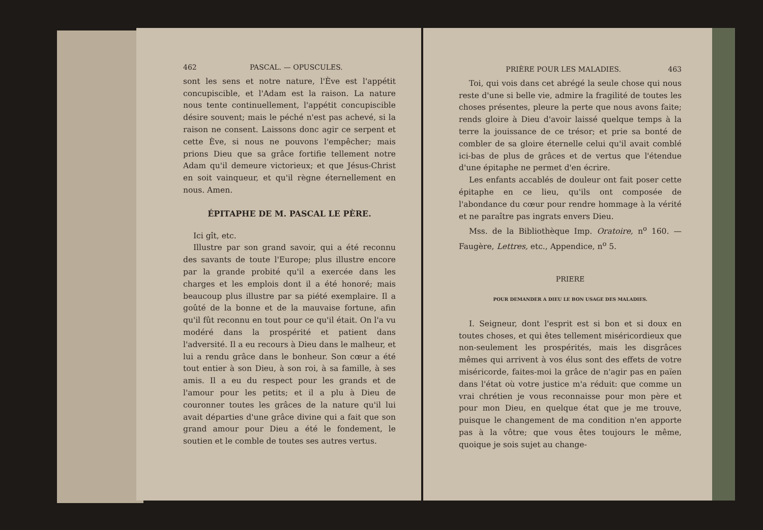462 PASCAL. — OPUSCULES.
sont les sens et notre nature, l'Ève est l'appétit concupiscible, et l'Adam est la raison. La nature nous tente continuellement, l'appétit concupiscible désire souvent; mais le péché n'est pas achevé, si la raison ne consent. Laissons donc agir ce serpent et cette Ève, si nous ne pouvons l'empêcher; mais prions Dieu que sa grâce fortifie tellement notre Adam qu'il demeure victorieux; et que Jésus-Christ en soit vainqueur, et qu'il règne éternellement en nous. Amen.
ÉPITAPHE DE M. PASCAL LE PÈRE.
Ici gît, etc.
Illustre par son grand savoir, qui a été reconnu des savants de toute l'Europe; plus illustre encore par la grande probité qu'il a exercée dans les charges et les emplois dont il a été honoré; mais beaucoup plus illustre par sa piété exemplaire. Il a goûté de la bonne et de la mauvaise fortune, afin qu'il fût reconnu en tout pour ce qu'il était. On l'a vu modéré dans la prospérité et patient dans l'adversité. Il a eu recours à Dieu dans le malheur, et lui a rendu grâce dans le bonheur. Son cœur a été tout entier à son Dieu, à son roi, à sa famille, à ses amis. Il a eu du respect pour les grands et de l'amour pour les petits; et il a plu à Dieu de couronner toutes les grâces de la nature qu'il lui avait départies d'une grâce divine qui a fait que son grand amour pour Dieu a été le fondement, le soutien et le comble de toutes ses autres vertus.
PRIÈRE POUR LES MALADIES. 463
Toi, qui vois dans cet abrégé la seule chose qui nous reste d'une si belle vie, admire la fragilité de toutes les choses présentes, pleure la perte que nous avons faite; rends gloire à Dieu d'avoir laissé quelque temps à la terre la jouissance de ce trésor; et prie sa bonté de combler de sa gloire éternelle celui qu'il avait comblé ici-bas de plus de grâces et de vertus que l'étendue d'une épitaphe ne permet d'en écrire.
Les enfants accablés de douleur ont fait poser cette épitaphe en ce lieu, qu'ils ont composée de l'abondance du cœur pour rendre hommage à la vérité et ne paraître pas ingrats envers Dieu.
Mss. de la Bibliothèque Imp. Oratoire, n<sup>o</sup> 160. — Faugère, Lettres, etc., Appendice, n<sup>o</sup> 5.
PRIERE
POUR DEMANDER A DIEU LE BON USAGE DES MALADIES.
I. Seigneur, dont l'esprit est si bon et si doux en toutes choses, et qui êtes tellement miséricordieux que non-seulement les prospérités, mais les disgrâces mêmes qui arrivent à vos élus sont des effets de votre miséricorde, faites-moi la grâce de n'agir pas en païen dans l'état où votre justice m'a réduit: que comme un vrai chrétien je vous reconnaisse pour mon père et pour mon Dieu, en quelque état que je me trouve, puisque le changement de ma condition n'en apporte pas à la vôtre; que vous êtes toujours le même, quoique je sois sujet au change-